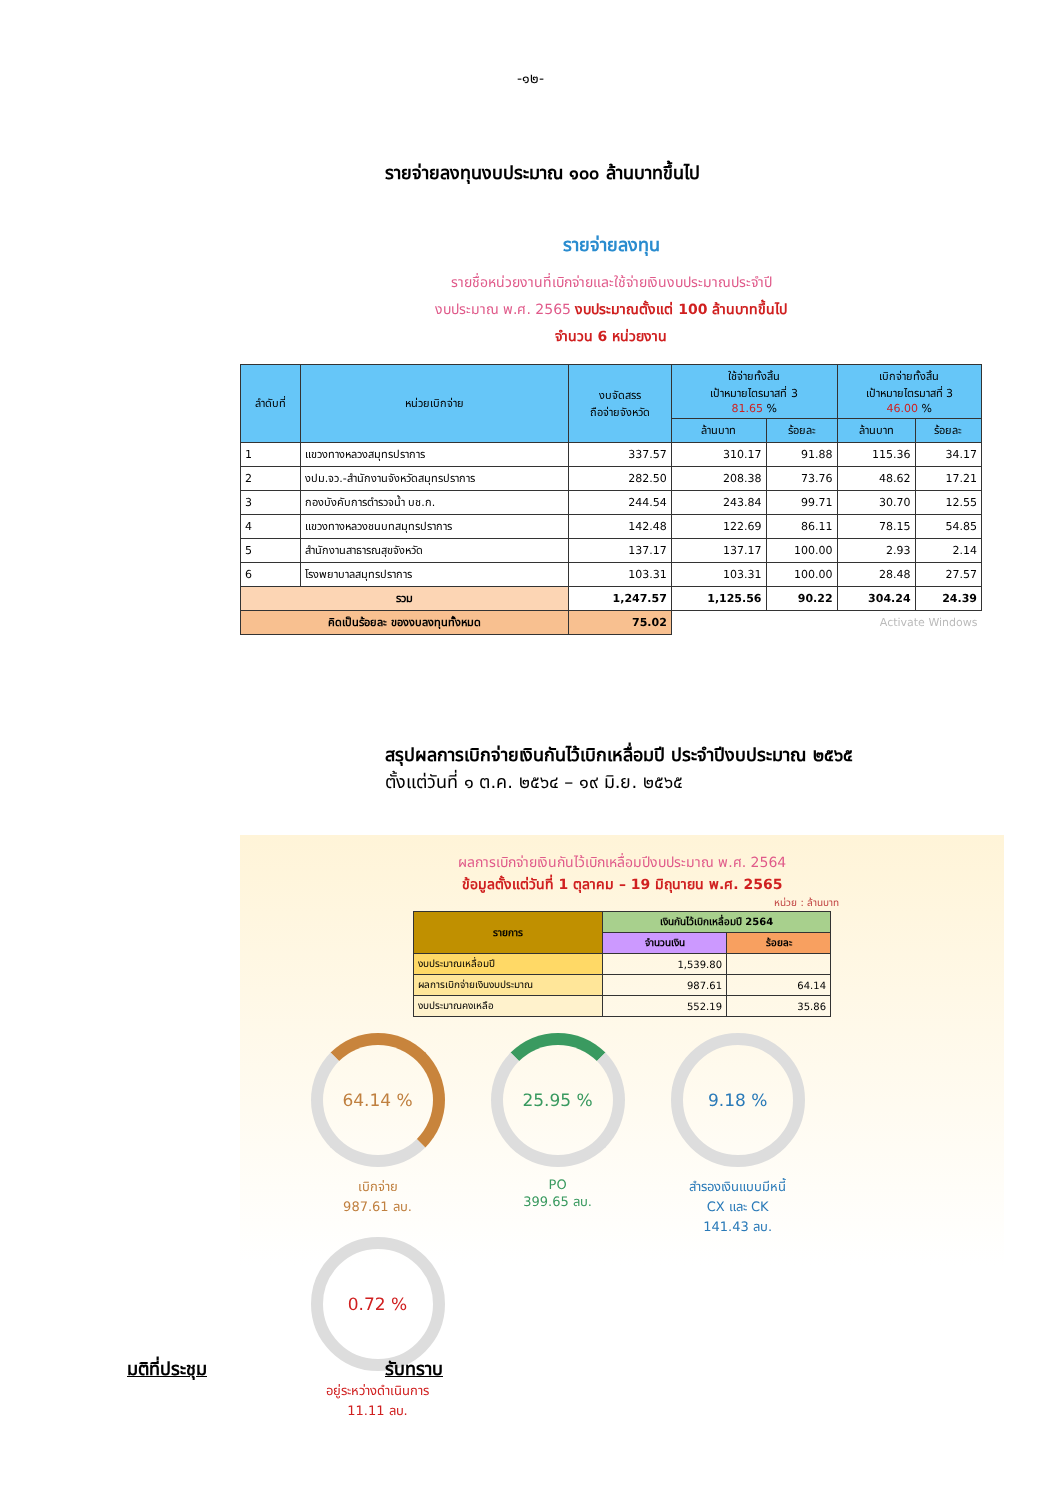-๑๒-
รายจ่ายลงทุนงบประมาณ ๑๐๐ ล้านบาทขึ้นไป
รายจ่ายลงทุน
รายชื่อหน่วยงานที่เบิกจ่ายและใช้จ่ายเงินงบประมาณประจำปี
งบประมาณ พ.ศ. 2565 งบประมาณตั้งแต่ 100 ล้านบาทขึ้นไป
จำนวน 6 หน่วยงาน
| ลำดับที่ | หน่วยเบิกจ่าย | งบจัดสรร ถือจ่ายจังหวัด | ใช้จ่ายทั้งสิ้น เป้าหมายไตรมาสที่ 3 81.65 % | | เบิกจ่ายทั้งสิ้น เป้าหมายไตรมาสที่ 3 46.00 % | |
| --- | --- | --- | --- | --- | --- | --- |
| | | | ล้านบาท | ร้อยละ | ล้านบาท | ร้อยละ |
| 1 | แขวงทางหลวงสมุทรปราการ | 337.57 | 310.17 | 91.88 | 115.36 | 34.17 |
| 2 | งปม.จว.-สำนักงานจังหวัดสมุทรปราการ | 282.50 | 208.38 | 73.76 | 48.62 | 17.21 |
| 3 | กองบังคับการตำรวจน้ำ บช.ก. | 244.54 | 243.84 | 99.71 | 30.70 | 12.55 |
| 4 | แขวงทางหลวงชนบทสมุทรปราการ | 142.48 | 122.69 | 86.11 | 78.15 | 54.85 |
| 5 | สำนักงานสาธารณสุขจังหวัด | 137.17 | 137.17 | 100.00 | 2.93 | 2.14 |
| 6 | โรงพยาบาลสมุทรปราการ | 103.31 | 103.31 | 100.00 | 28.48 | 27.57 |
| รวม | | 1,247.57 | 1,125.56 | 90.22 | 304.24 | 24.39 |
| คิดเป็นร้อยละ ของงบลงทุนทั้งหมด | | 75.02 | Activate Windows | | | |
สรุปผลการเบิกจ่ายเงินกันไว้เบิกเหลื่อมปี ประจำปีงบประมาณ ๒๕๖๕
ตั้งแต่วันที่ ๑ ต.ค. ๒๕๖๔ – ๑๙ มิ.ย. ๒๕๖๕
ผลการเบิกจ่ายเงินกันไว้เบิกเหลื่อมปีงบประมาณ พ.ศ. 2564
ข้อมูลตั้งแต่วันที่ 1 ตุลาคม – 19 มิถุนายน พ.ศ. 2565
หน่วย : ล้านบาท
| รายการ | เงินกันไว้เบิกเหลื่อมปี 2564 | |
| --- | --- | --- |
| | จำนวนเงิน | ร้อยละ |
| งบประมาณเหลื่อมปี | 1,539.80 | |
| ผลการเบิกจ่ายเงินงบประมาณ | 987.61 | 64.14 |
| งบประมาณคงเหลือ | 552.19 | 35.86 |
64.14 %
เบิกจ่าย
987.61 ลบ.
25.95 %
PO
399.65 ลบ.
9.18 %
สำรองเงินแบบมีหนี้
CX และ CK
141.43 ลบ.
0.72 %
อยู่ระหว่างดำเนินการ
11.11 ลบ.
มติที่ประชุม รับทราบ